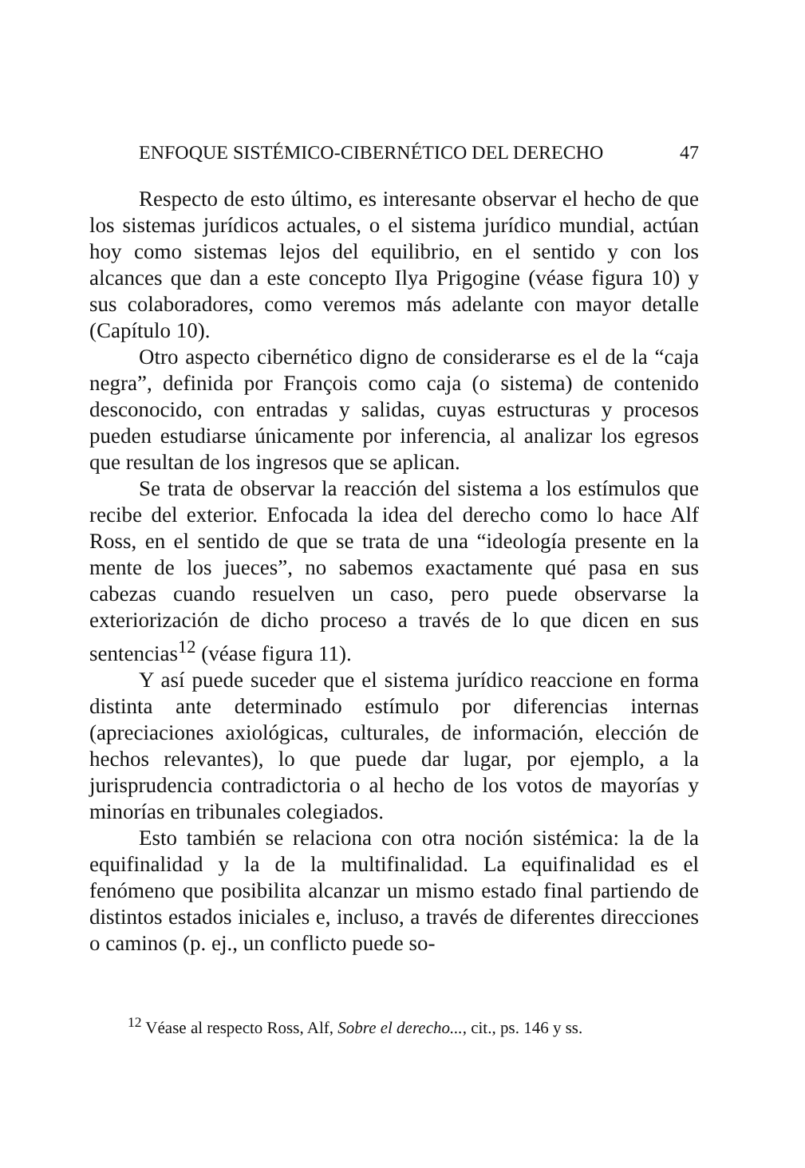ENFOQUE SISTÉMICO-CIBERNÉTICO DEL DERECHO 47
Respecto de esto último, es interesante observar el hecho de que los sistemas jurídicos actuales, o el sistema jurídico mundial, actúan hoy como sistemas lejos del equilibrio, en el sentido y con los alcances que dan a este concepto Ilya Prigogine (véase figura 10) y sus colaboradores, como veremos más adelante con mayor detalle (Capítulo 10).
Otro aspecto cibernético digno de considerarse es el de la “caja negra”, definida por François como caja (o sistema) de contenido desconocido, con entradas y salidas, cuyas estructuras y procesos pueden estudiarse únicamente por inferencia, al analizar los egresos que resultan de los ingresos que se aplican.
Se trata de observar la reacción del sistema a los estímulos que recibe del exterior. Enfocada la idea del derecho como lo hace Alf Ross, en el sentido de que se trata de una “ideología presente en la mente de los jueces”, no sabemos exactamente qué pasa en sus cabezas cuando resuelven un caso, pero puede observarse la exteriorización de dicho proceso a través de lo que dicen en sus sentencias<sup>12</sup> (véase figura 11).
Y así puede suceder que el sistema jurídico reaccione en forma distinta ante determinado estímulo por diferencias internas (apreciaciones axiológicas, culturales, de información, elección de hechos relevantes), lo que puede dar lugar, por ejemplo, a la jurisprudencia contradictoria o al hecho de los votos de mayorías y minorías en tribunales colegiados.
Esto también se relaciona con otra noción sistémica: la de la equifinalidad y la de la multifinalidad. La equifinalidad es el fenómeno que posibilita alcanzar un mismo estado final partiendo de distintos estados iniciales e, incluso, a través de diferentes direcciones o caminos (p. ej., un conflicto puede so-
<sup>12</sup> Véase al respecto Ross, Alf, Sobre el derecho..., cit., ps. 146 y ss.